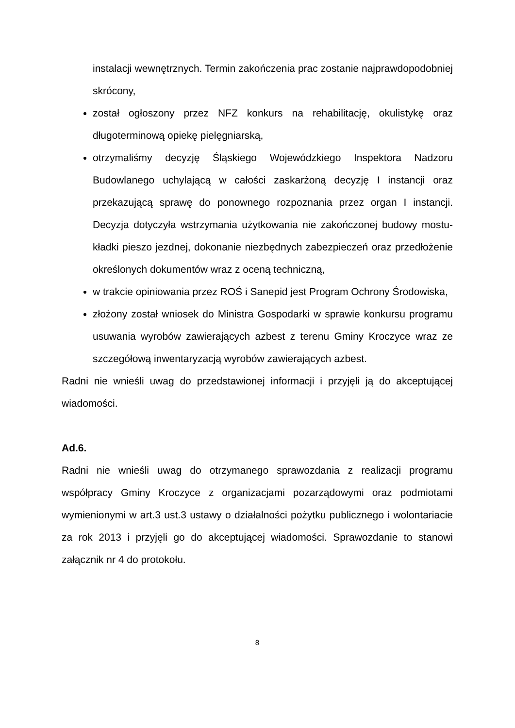instalacji wewnętrznych. Termin zakończenia prac zostanie najprawdopodobniej skrócony,
został ogłoszony przez NFZ konkurs na rehabilitację, okulistykę oraz długoterminową opiekę pielęgniarską,
otrzymaliśmy decyzję Śląskiego Wojewódzkiego Inspektora Nadzoru Budowlanego uchylającą w całości zaskarżoną decyzję I instancji oraz przekazującą sprawę do ponownego rozpoznania przez organ I instancji. Decyzja dotyczyła wstrzymania użytkowania nie zakończonej budowy mostu- kładki pieszo jezdnej, dokonanie niezbędnych zabezpieczeń oraz przedłożenie określonych dokumentów wraz z oceną techniczną,
w trakcie opiniowania przez ROŚ i Sanepid jest Program Ochrony Środowiska,
złożony został wniosek do Ministra Gospodarki w sprawie konkursu programu usuwania wyrobów zawierających azbest z terenu Gminy Kroczyce wraz ze szczegółową inwentaryzacją wyrobów zawierających azbest.
Radni nie wnieśli uwag do przedstawionej informacji i przyjęli ją do akceptującej wiadomości.
Ad.6.
Radni nie wnieśli uwag do otrzymanego sprawozdania z realizacji programu współpracy Gminy Kroczyce z organizacjami pozarządowymi oraz podmiotami wymienionymi w art.3 ust.3 ustawy o działalności pożytku publicznego i wolontariacie za rok 2013 i przyjęli go do akceptującej wiadomości. Sprawozdanie to stanowi załącznik nr 4 do protokołu.
8